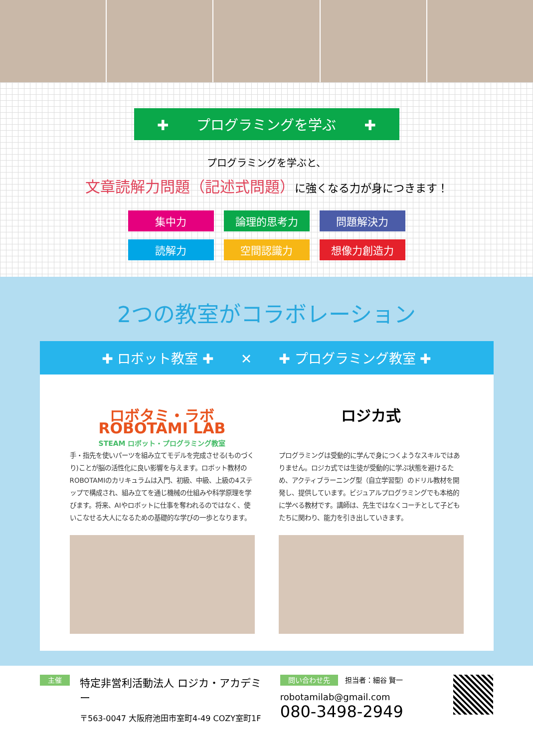✚　　プログラミングを学ぶ　　✚
プログラミングを学ぶと、
文章読解力問題（記述式問題）に強くなる力が身につきます！
集中力
論理的思考力
問題解決力
読解力
空間認識力
想像力創造力
2つの教室がコラボレーション
✚ ロボット教室 ✚　　✕　　✚ プログラミング教室 ✚
ロボタミ・ラボ
ROBOTAMI LAB
STEAM ロボット・プログラミング教室
手・指先を使いパーツを組み立てモデルを完成させる(ものづくり)ことが脳の活性化に良い影響を与えます。ロボット教材のROBOTAMIのカリキュラムは入門、初級、中級、上級の4ステップで構成され、組み立てを通じ機械の仕組みや科学原理を学びます。将来、AIやロボットに仕事を奪われるのではなく、使いこなせる大人になるための基礎的な学びの一歩となります。
ロジカ式
プログラミングは受動的に学んで身につくようなスキルではありません。ロジカ式では生徒が受動的に学ぶ状態を避けるため、アクティブラーニング型（自立学習型）のドリル教材を開発し、提供しています。ビジュアルプログラミングでも本格的に学べる教材です。講師は、先生ではなくコーチとして子どもたちに関わり、能力を引き出していきます。
主催
特定非営利活動法人 ロジカ・アカデミー
〒563-0047 大阪府池田市室町4-49 COZY室町1F
問い合わせ先　担当者：細谷 賢一
robotamilab@gmail.com
080-3498-2949